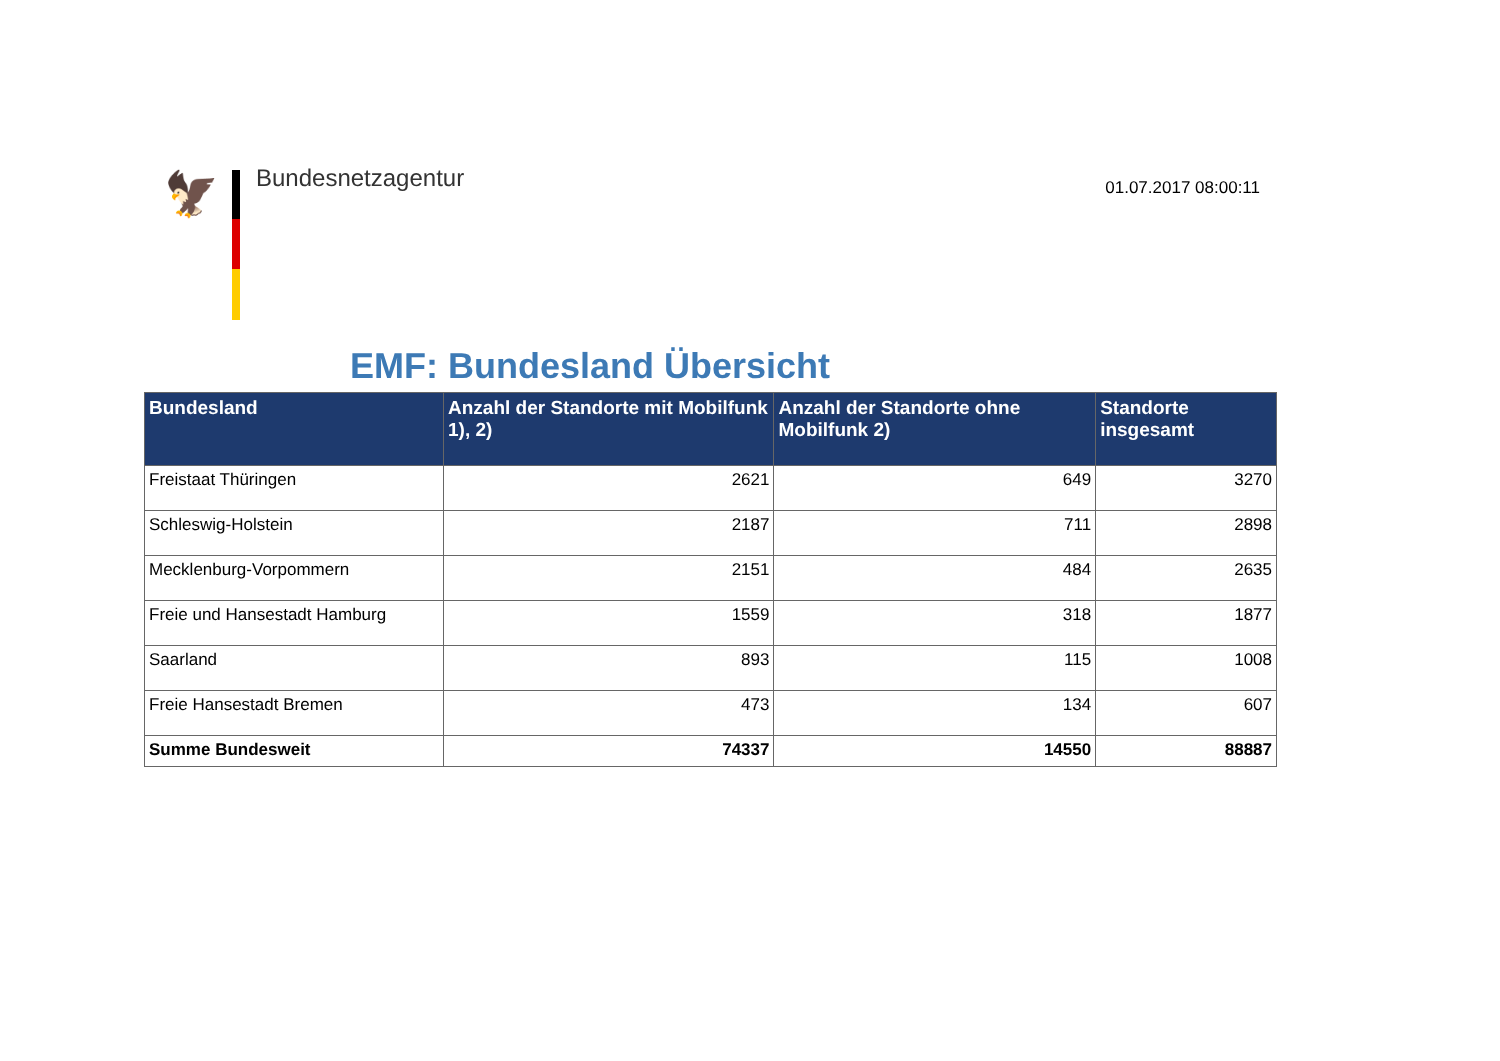🦅 Bundesnetzagentur
01.07.2017 08:00:11
EMF: Bundesland Übersicht
| Bundesland | Anzahl der Standorte mit Mobilfunk 1), 2) | Anzahl der Standorte ohne Mobilfunk 2) | Standorte insgesamt |
| --- | --- | --- | --- |
| Freistaat Thüringen | 2621 | 649 | 3270 |
| Schleswig-Holstein | 2187 | 711 | 2898 |
| Mecklenburg-Vorpommern | 2151 | 484 | 2635 |
| Freie und Hansestadt Hamburg | 1559 | 318 | 1877 |
| Saarland | 893 | 115 | 1008 |
| Freie Hansestadt Bremen | 473 | 134 | 607 |
| Summe Bundesweit | 74337 | 14550 | 88887 |